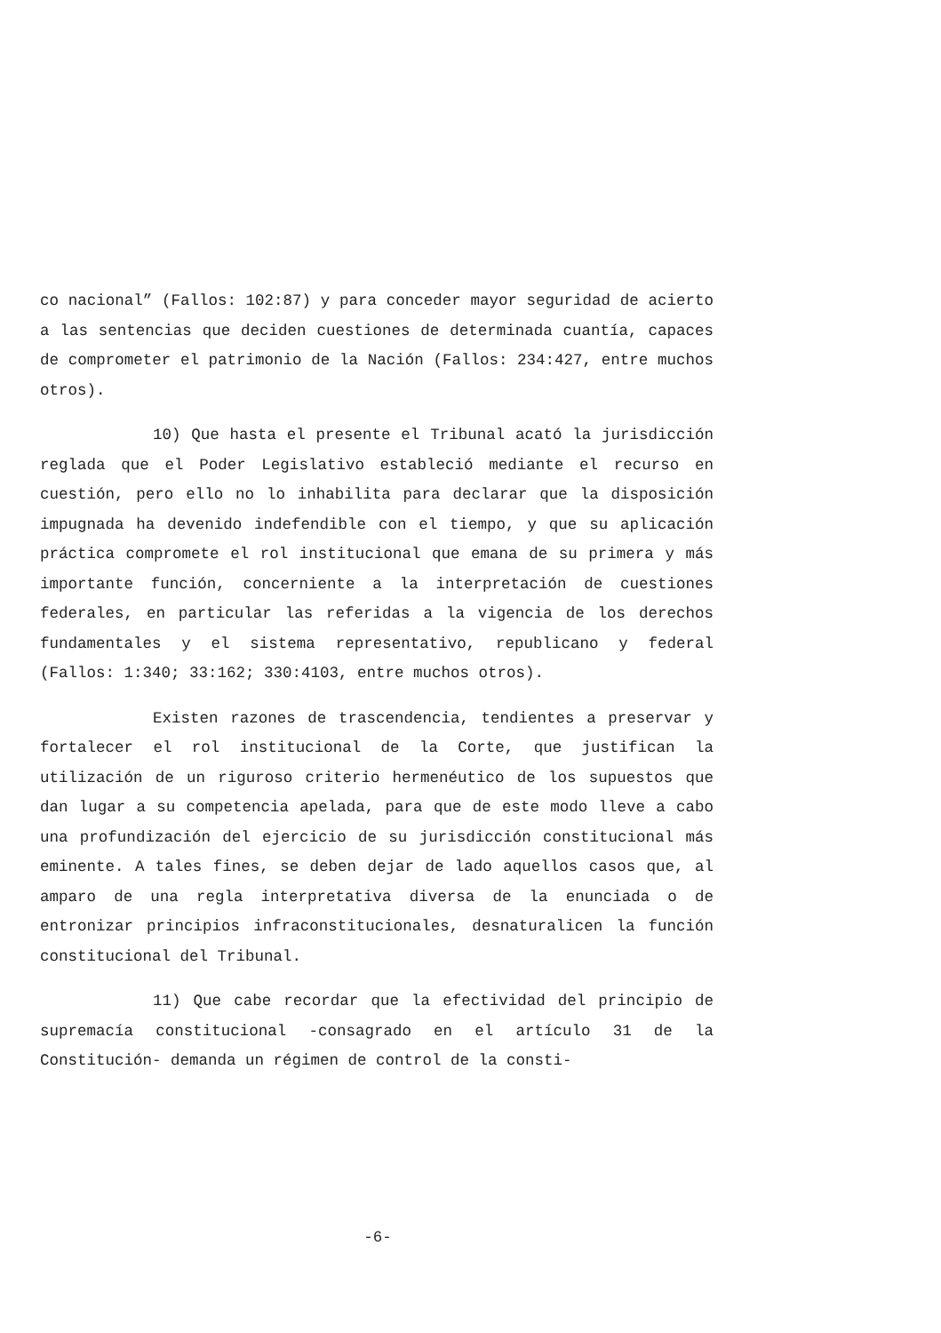co nacional” (Fallos: 102:87) y para conceder mayor seguridad de acierto a las sentencias que deciden cuestiones de determinada cuantía, capaces de comprometer el patrimonio de la Nación (Fallos: 234:427, entre muchos otros).
10) Que hasta el presente el Tribunal acató la jurisdicción reglada que el Poder Legislativo estableció mediante el recurso en cuestión, pero ello no lo inhabilita para declarar que la disposición impugnada ha devenido indefendible con el tiempo, y que su aplicación práctica compromete el rol institucional que emana de su primera y más importante función, concerniente a la interpretación de cuestiones federales, en particular las referidas a la vigencia de los derechos fundamentales y el sistema representativo, republicano y federal (Fallos: 1:340; 33:162; 330:4103, entre muchos otros).
Existen razones de trascendencia, tendientes a preservar y fortalecer el rol institucional de la Corte, que justifican la utilización de un riguroso criterio hermenéutico de los supuestos que dan lugar a su competencia apelada, para que de este modo lleve a cabo una profundización del ejercicio de su jurisdicción constitucional más eminente. A tales fines, se deben dejar de lado aquellos casos que, al amparo de una regla interpretativa diversa de la enunciada o de entronizar principios infraconstitucionales, desnaturalicen la función constitucional del Tribunal.
11) Que cabe recordar que la efectividad del principio de supremacía constitucional -consagrado en el artículo 31 de la Constitución- demanda un régimen de control de la consti-
-6-